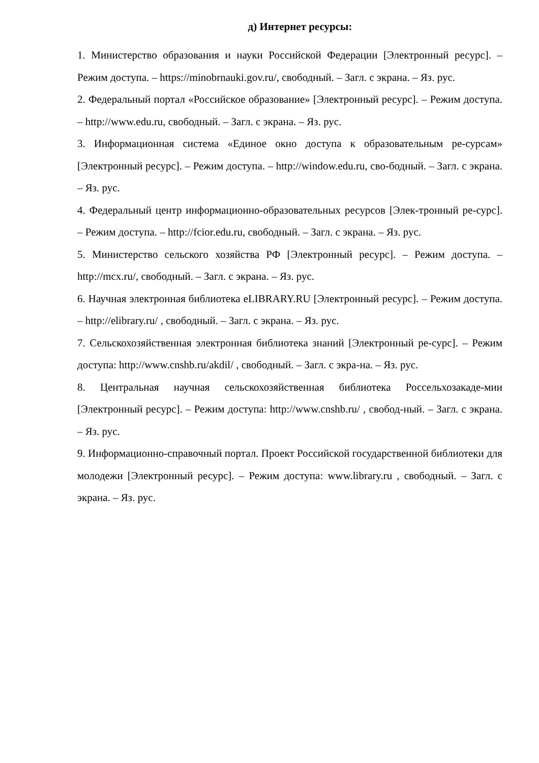д) Интернет ресурсы:
1. Министерство образования и науки Российской Федерации [Электронный ресурс]. – Режим доступа. – https://minobrnauki.gov.ru/, свободный. – Загл. с экрана. – Яз. рус.
2. Федеральный портал «Российское образование» [Электронный ресурс]. – Режим доступа. – http://www.edu.ru, свободный. – Загл. с экрана. – Яз. рус.
3. Информационная система «Единое окно доступа к образовательным ре-сурсам» [Электронный ресурс]. – Режим доступа. – http://window.edu.ru, сво-бодный. – Загл. с экрана. – Яз. рус.
4. Федеральный центр информационно-образовательных ресурсов [Элек-тронный ре-сурс]. – Режим доступа. – http://fcior.edu.ru, свободный. – Загл. с экрана. – Яз. рус.
5. Министерство сельского хозяйства РФ [Электронный ресурс]. – Режим доступа. – http://mcx.ru/, свободный. – Загл. с экрана. – Яз. рус.
6. Научная электронная библиотека eLIBRARY.RU [Электронный ресурс]. – Режим доступа. – http://elibrary.ru/ , свободный. – Загл. с экрана. – Яз. рус.
7. Сельскохозяйственная электронная библиотека знаний [Электронный ре-сурс]. – Режим доступа: http://www.cnshb.ru/akdil/ , свободный. – Загл. с экра-на. – Яз. рус.
8. Центральная научная сельскохозяйственная библиотека Россельхозакаде-мии [Электронный ресурс]. – Режим доступа: http://www.cnshb.ru/ , свобод-ный. – Загл. с экрана. – Яз. рус.
9. Информационно-справочный портал. Проект Российской государственной библиотеки для молодежи [Электронный ресурс]. – Режим доступа: www.library.ru , свободный. – Загл. с экрана. – Яз. рус.